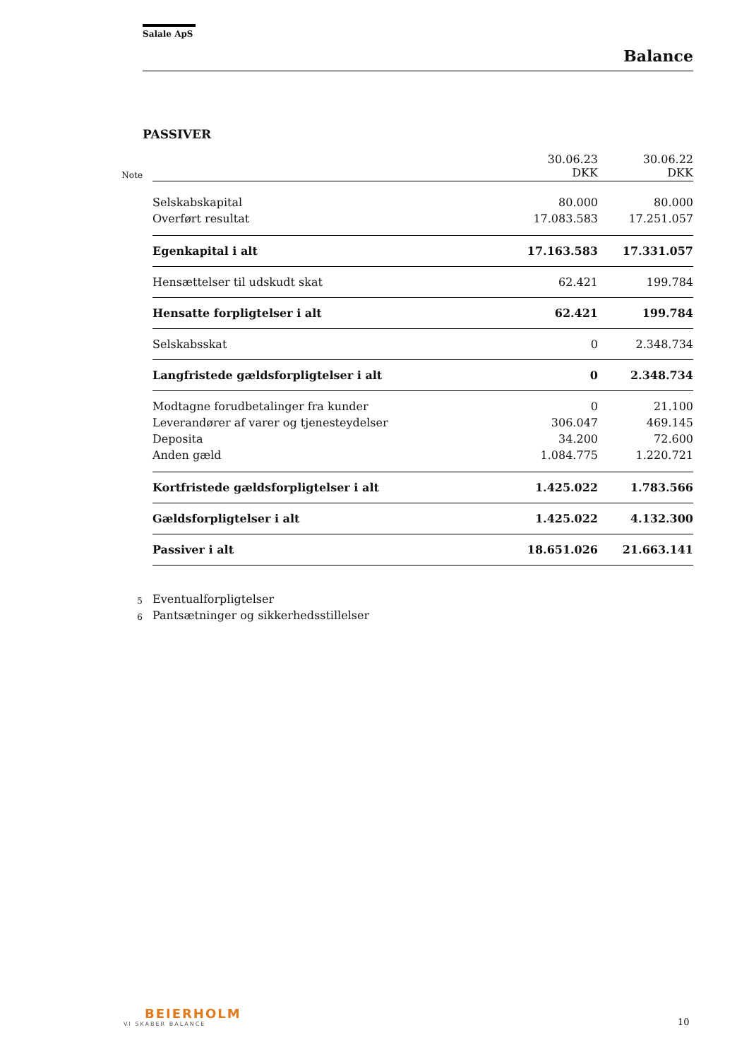Salale ApS
Balance
PASSIVER
| Note | | 30.06.23 DKK | 30.06.22 DKK |
| | Selskabskapital | 80.000 | 80.000 |
| | Overført resultat | 17.083.583 | 17.251.057 |
| | Egenkapital i alt | 17.163.583 | 17.331.057 |
| | Hensættelser til udskudt skat | 62.421 | 199.784 |
| | Hensatte forpligtelser i alt | 62.421 | 199.784 |
| | Selskabsskat | 0 | 2.348.734 |
| | Langfristede gældsforpligtelser i alt | 0 | 2.348.734 |
| | Modtagne forudbetalinger fra kunder | 0 | 21.100 |
| | Leverandører af varer og tjenesteydelser | 306.047 | 469.145 |
| | Deposita | 34.200 | 72.600 |
| | Anden gæld | 1.084.775 | 1.220.721 |
| | Kortfristede gældsforpligtelser i alt | 1.425.022 | 1.783.566 |
| | Gældsforpligtelser i alt | 1.425.022 | 4.132.300 |
| | Passiver i alt | 18.651.026 | 21.663.141 |
| 5 | Eventualforpligtelser | | |
| 6 | Pantsætninger og sikkerhedsstillelser | | |
BEIERHOLM
VI SKABER BALANCE
10